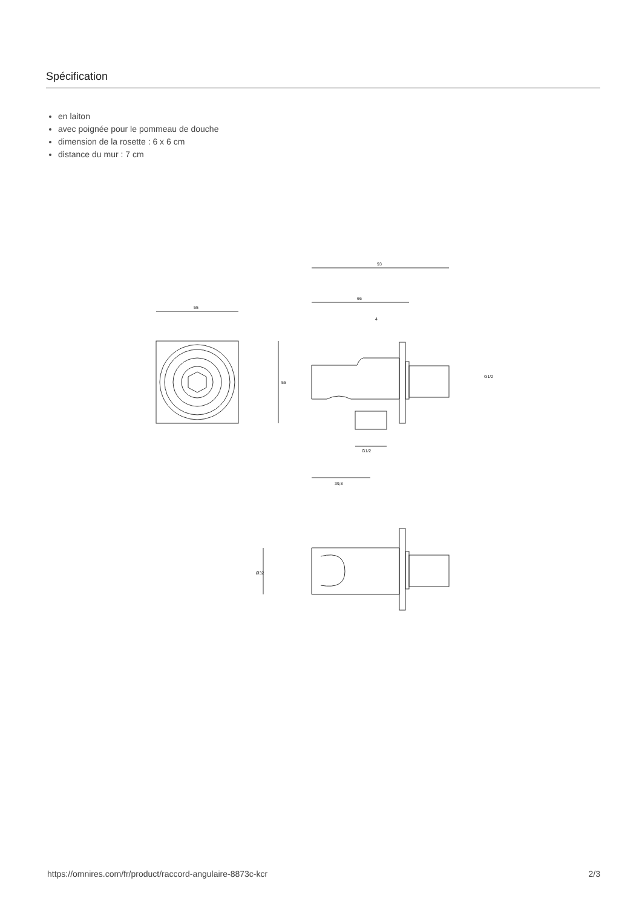Spécification
en laiton
avec poignée pour le pommeau de douche
dimension de la rosette : 6 x 6 cm
distance du mur : 7 cm
55
55
93
66
4
G1/2
G1/2
39,8
Ø32
https://omnires.com/fr/product/raccord-angulaire-8873c-kcr 2/3